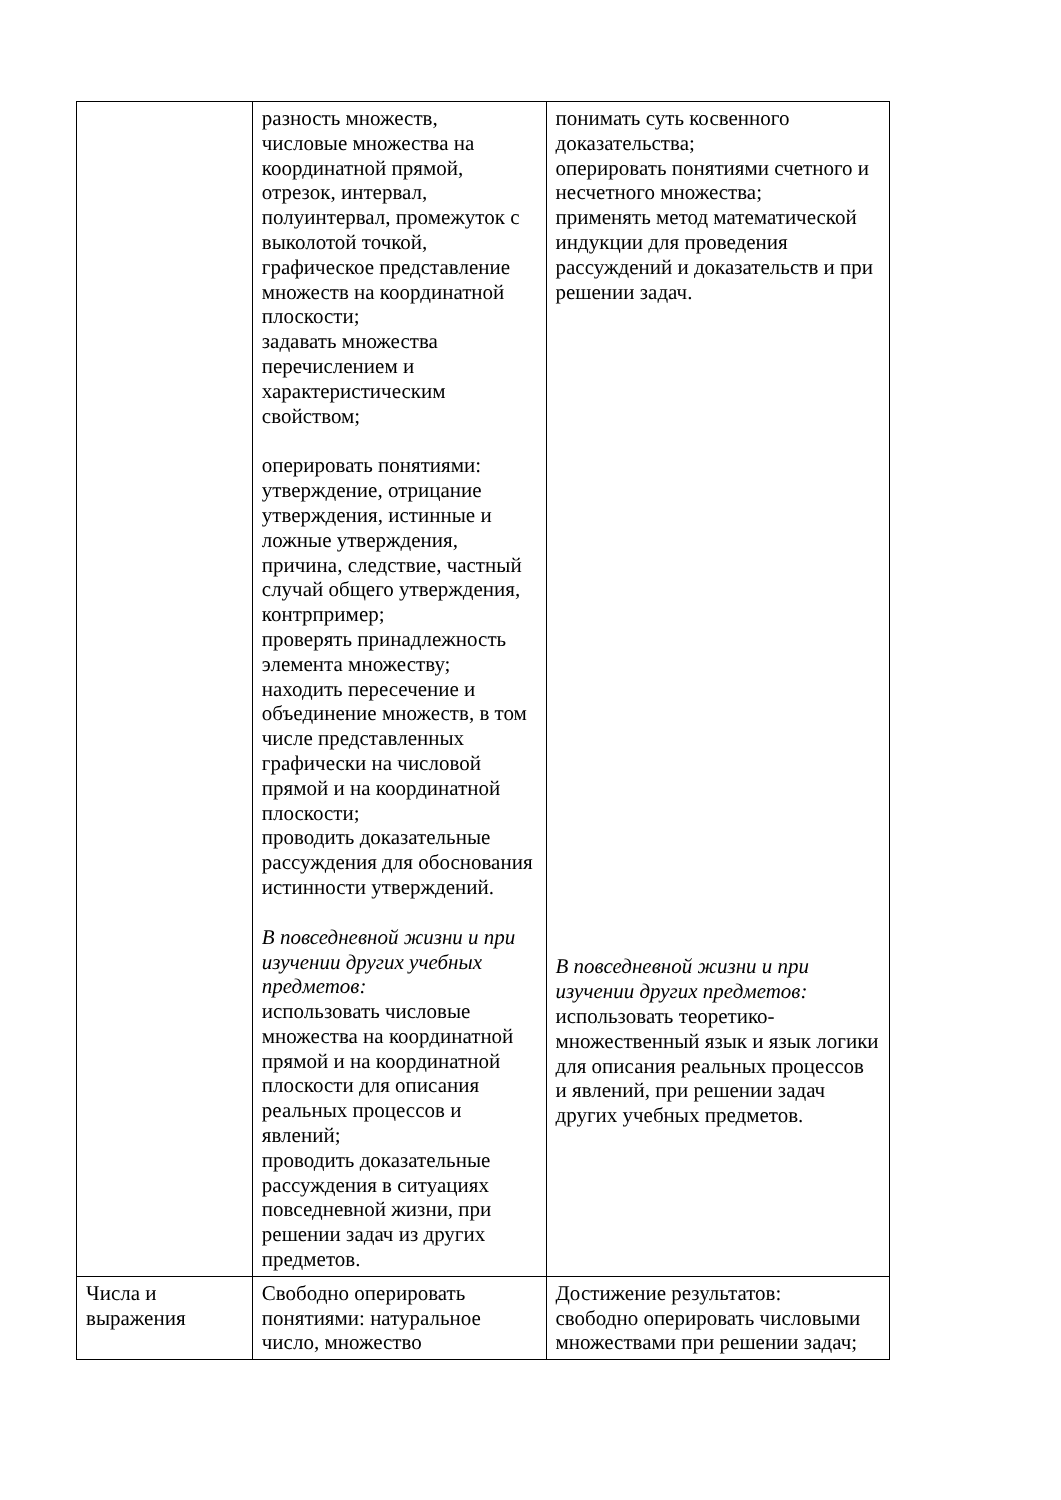| | разность множеств, числовые множества на координатной прямой, отрезок, интервал, полуинтервал, промежуток с выколотой точкой, графическое представление множеств на координатной плоскости; задавать множества перечислением и характеристическим свойством; оперировать понятиями: утверждение, отрицание утверждения, истинные и ложные утверждения, причина, следствие, частный случай общего утверждения, контрпример; проверять принадлежность элемента множеству; находить пересечение и объединение множеств, в том числе представленных графически на числовой прямой и на координатной плоскости; проводить доказательные рассуждения для обоснования истинности утверждений. В повседневной жизни и при изучении других учебных предметов: использовать числовые множества на координатной прямой и на координатной плоскости для описания реальных процессов и явлений; проводить доказательные рассуждения в ситуациях повседневной жизни, при решении задач из других предметов. | понимать суть косвенного доказательства; оперировать понятиями счетного и несчетного множества; применять метод математической индукции для проведения рассуждений и доказательств и при решении задач. В повседневной жизни и при изучении других предметов: использовать теоретико-множественный язык и язык логики для описания реальных процессов и явлений, при решении задач других учебных предметов. |
| Числа и выражения | Свободно оперировать понятиями: натуральное число, множество | Достижение результатов: свободно оперировать числовыми множествами при решении задач; |